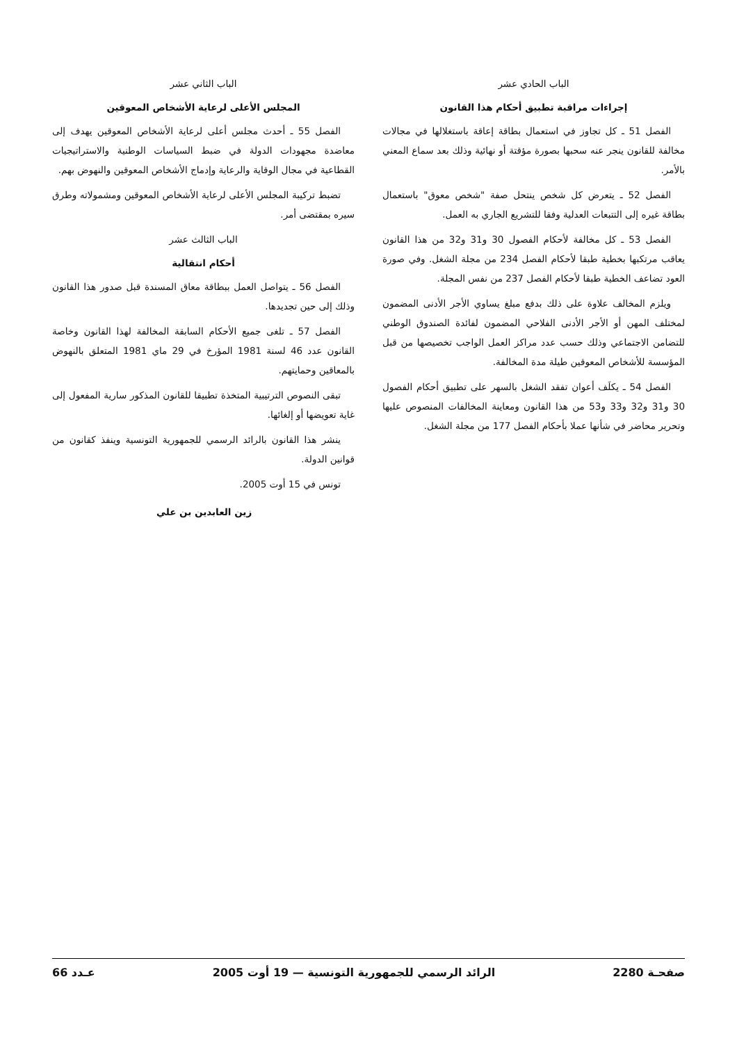الباب الحادي عشر
إجراءات مراقبة تطبيق أحكام هذا القانون
الفصل 51 ـ كل تجاوز في استعمال بطاقة إعاقة باستغلالها في مجالات مخالفة للقانون ينجر عنه سحبها بصورة مؤقتة أو نهائية وذلك بعد سماع المعني بالأمر.
الفصل 52 ـ يتعرض كل شخص ينتحل صفة "شخص معوق" باستعمال بطاقة غيره إلى التتبعات العدلية وفقا للتشريع الجاري به العمل.
الفصل 53 ـ كل مخالفة لأحكام الفصول 30 و31 و32 من هذا القانون يعاقب مرتكبها بخطية طبقا لأحكام الفصل 234 من مجلة الشغل. وفي صورة العود تضاعف الخطية طبقا لأحكام الفصل 237 من نفس المجلة.
ويلزم المخالف علاوة على ذلك بدفع مبلغ يساوي الأجر الأدنى المضمون لمختلف المهن أو الأجر الأدنى الفلاحي المضمون لفائدة الصندوق الوطني للتضامن الاجتماعي وذلك حسب عدد مراكز العمل الواجب تخصيصها من قبل المؤسسة للأشخاص المعوقين طيلة مدة المخالفة.
الفصل 54 ـ يكلَف أعوان تفقد الشغل بالسهر على تطبيق أحكام الفصول 30 و31 و32 و33 و53 من هذا القانون ومعاينة المخالفات المنصوص عليها وتحرير محاضر في شأنها عملا بأحكام الفصل 177 من مجلة الشغل.
الباب الثاني عشر
المجلس الأعلى لرعاية الأشخاص المعوقين
الفصل 55 ـ أحدث مجلس أعلى لرعاية الأشخاص المعوقين يهدف إلى معاضدة مجهودات الدولة في ضبط السياسات الوطنية والاستراتيجيات القطاعية في مجال الوقاية والرعاية وإدماج الأشخاص المعوقين والنهوض بهم.
تضبط تركيبة المجلس الأعلى لرعاية الأشخاص المعوقين ومشمولاته وطرق سيره بمقتضى أمر.
الباب الثالث عشر
أحكام انتقالية
الفصل 56 ـ يتواصل العمل ببطاقة معاق المسندة قبل صدور هذا القانون وذلك إلى حين تجديدها.
الفصل 57 ـ تلغى جميع الأحكام السابقة المخالفة لهذا القانون وخاصة القانون عدد 46 لسنة 1981 المؤرخ في 29 ماي 1981 المتعلق بالنهوض بالمعاقين وحمايتهم.
تبقى النصوص الترتيبية المتخذة تطبيقا للقانون المذكور سارية المفعول إلى غاية تعويضها أو إلغائها.
ينشر هذا القانون بالرائد الرسمي للجمهورية التونسية وينفذ كقانون من قوانين الدولة.
تونس في 15 أوت 2005.
زين العابدين بن علي
صفحـة 2280 الرائد الرسمي للجمهورية التونسية — 19 أوت 2005 عـدد 66